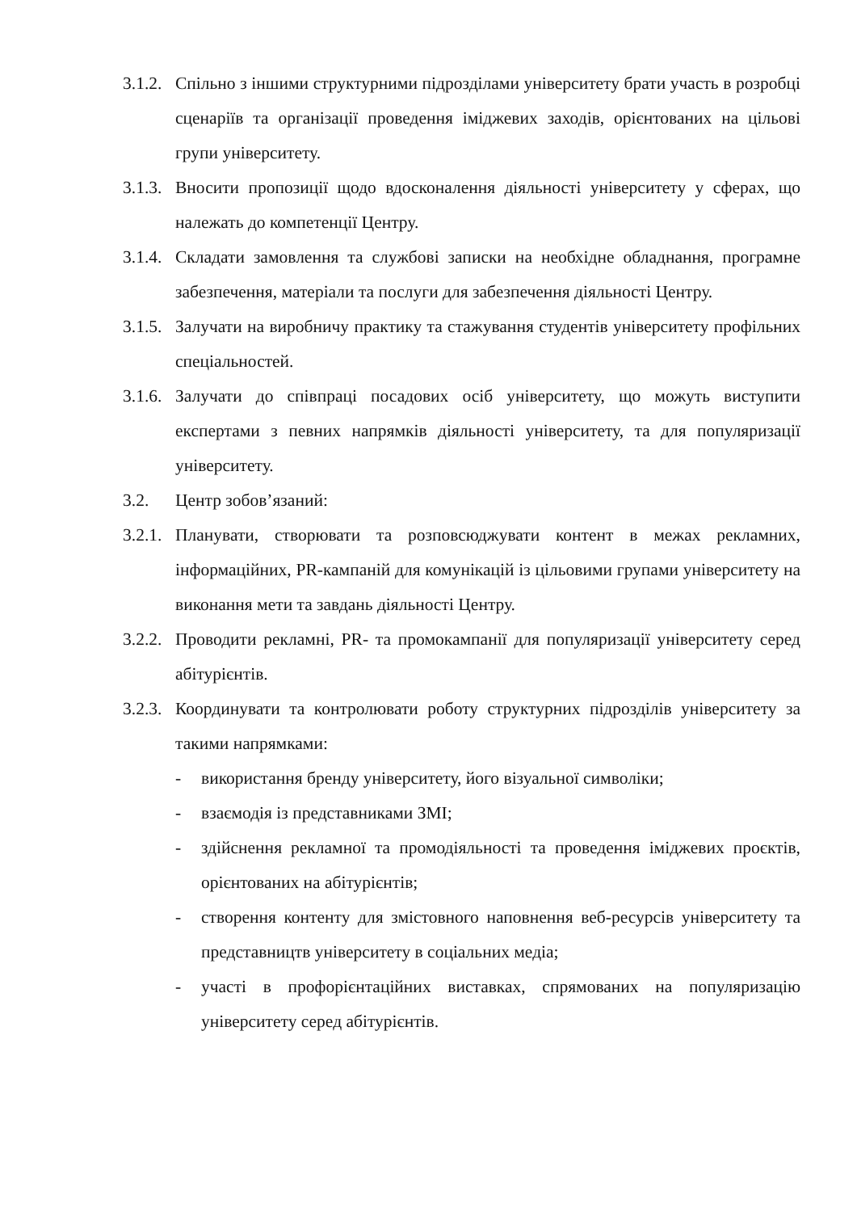3.1.2.
Спільно з іншими структурними підрозділами університету брати участь в розробці сценаріїв та організації проведення іміджевих заходів, орієнтованих на цільові групи університету.
3.1.3.
Вносити пропозиції щодо вдосконалення діяльності університету у сферах, що належать до компетенції Центру.
3.1.4.
Складати замовлення та службові записки на необхідне обладнання, програмне забезпечення, матеріали та послуги для забезпечення діяльності Центру.
3.1.5.
Залучати на виробничу практику та стажування студентів університету профільних спеціальностей.
3.1.6.
Залучати до співпраці посадових осіб університету, що можуть виступити експертами з певних напрямків діяльності університету, та для популяризації університету.
3.2. Центр зобов’язаний:
3.2.1.
Планувати, створювати та розповсюджувати контент в межах рекламних, інформаційних, PR-кампаній для комунікацій із цільовими групами університету на виконання мети та завдань діяльності Центру.
3.2.2.
Проводити рекламні, PR- та промокампанії для популяризації університету серед абітурієнтів.
3.2.3.
Координувати та контролювати роботу структурних підрозділів університету за такими напрямками:
- використання бренду університету, його візуальної символіки;
- взаємодія із представниками ЗМІ;
- здійснення рекламної та промодіяльності та проведення іміджевих проєктів, орієнтованих на абітурієнтів;
- створення контенту для змістовного наповнення веб-ресурсів університету та представництв університету в соціальних медіа;
- участі в профорієнтаційних виставках, спрямованих на популяризацію університету серед абітурієнтів.